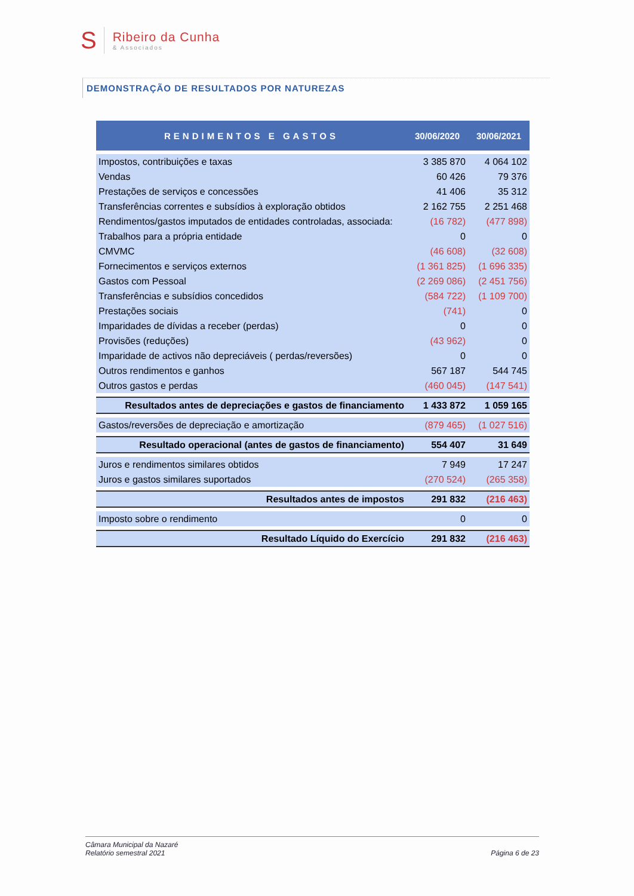S
Ribeiro da Cunha
& Associados
DEMONSTRAÇÃO DE RESULTADOS POR NATUREZAS
| RENDIMENTOS E GASTOS | 30/06/2020 | 30/06/2021 |
| --- | --- | --- |
| Impostos, contribuições e taxas | 3 385 870 | 4 064 102 |
| Vendas | 60 426 | 79 376 |
| Prestações de serviços e concessões | 41 406 | 35 312 |
| Transferências correntes e subsídios à exploração obtidos | 2 162 755 | 2 251 468 |
| Rendimentos/gastos imputados de entidades controladas, associada: | (16 782) | (477 898) |
| Trabalhos para a própria entidade | 0 | 0 |
| CMVMC | (46 608) | (32 608) |
| Fornecimentos e serviços externos | (1 361 825) | (1 696 335) |
| Gastos com Pessoal | (2 269 086) | (2 451 756) |
| Transferências e subsídios concedidos | (584 722) | (1 109 700) |
| Prestações sociais | (741) | 0 |
| Imparidades de dívidas a receber (perdas) | 0 | 0 |
| Provisões (reduções) | (43 962) | 0 |
| Imparidade de activos não depreciáveis ( perdas/reversões) | 0 | 0 |
| Outros rendimentos e ganhos | 567 187 | 544 745 |
| Outros gastos e perdas | (460 045) | (147 541) |
| Resultados antes de depreciações e gastos de financiamento | 1 433 872 | 1 059 165 |
| Gastos/reversões de depreciação e amortização | (879 465) | (1 027 516) |
| Resultado operacional (antes de gastos de financiamento) | 554 407 | 31 649 |
| Juros e rendimentos similares obtidos | 7 949 | 17 247 |
| Juros e gastos similares suportados | (270 524) | (265 358) |
| Resultados antes de impostos | 291 832 | (216 463) |
| Imposto sobre o rendimento | 0 | 0 |
| Resultado Líquido do Exercício | 291 832 | (216 463) |
Câmara Municipal da Nazaré
Relatório semestral 2021
Página 6 de 23